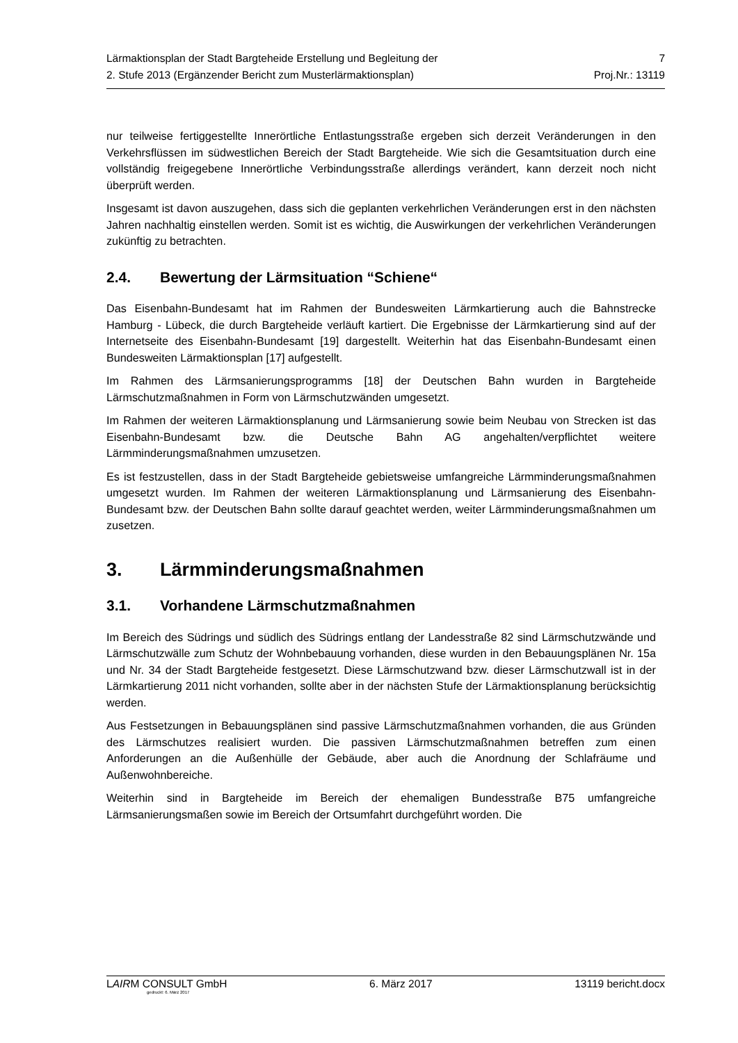Lärmaktionsplan der Stadt Bargteheide Erstellung und Begleitung der 7
2. Stufe 2013 (Ergänzender Bericht zum Musterlärmaktionsplan) Proj.Nr.: 13119
nur teilweise fertiggestellte Innerörtliche Entlastungsstraße ergeben sich derzeit Veränderungen in den Verkehrsflüssen im südwestlichen Bereich der Stadt Bargteheide. Wie sich die Gesamtsituation durch eine vollständig freigegebene Innerörtliche Verbindungsstraße allerdings verändert, kann derzeit noch nicht überprüft werden.
Insgesamt ist davon auszugehen, dass sich die geplanten verkehrlichen Veränderungen erst in den nächsten Jahren nachhaltig einstellen werden. Somit ist es wichtig, die Auswirkungen der verkehrlichen Veränderungen zukünftig zu betrachten.
2.4. Bewertung der Lärmsituation “Schiene“
Das Eisenbahn-Bundesamt hat im Rahmen der Bundesweiten Lärmkartierung auch die Bahnstrecke Hamburg - Lübeck, die durch Bargteheide verläuft kartiert. Die Ergebnisse der Lärmkartierung sind auf der Internetseite des Eisenbahn-Bundesamt [19] dargestellt. Weiterhin hat das Eisenbahn-Bundesamt einen Bundesweiten Lärmaktionsplan [17] aufgestellt.
Im Rahmen des Lärmsanierungsprogramms [18] der Deutschen Bahn wurden in Bargteheide Lärmschutzmaßnahmen in Form von Lärmschutzwänden umgesetzt.
Im Rahmen der weiteren Lärmaktionsplanung und Lärmsanierung sowie beim Neubau von Strecken ist das Eisenbahn-Bundesamt bzw. die Deutsche Bahn AG angehalten/verpflichtet weitere Lärmminderungsmaßnahmen umzusetzen.
Es ist festzustellen, dass in der Stadt Bargteheide gebietsweise umfangreiche Lärmminderungsmaßnahmen umgesetzt wurden. Im Rahmen der weiteren Lärmaktionsplanung und Lärmsanierung des Eisenbahn-Bundesamt bzw. der Deutschen Bahn sollte darauf geachtet werden, weiter Lärmminderungsmaßnahmen um zusetzen.
3. Lärmminderungsmaßnahmen
3.1. Vorhandene Lärmschutzmaßnahmen
Im Bereich des Südrings und südlich des Südrings entlang der Landesstraße 82 sind Lärmschutzwände und Lärmschutzwälle zum Schutz der Wohnbebauung vorhanden, diese wurden in den Bebauungsplänen Nr. 15a und Nr. 34 der Stadt Bargteheide festgesetzt. Diese Lärmschutzwand bzw. dieser Lärmschutzwall ist in der Lärmkartierung 2011 nicht vorhanden, sollte aber in der nächsten Stufe der Lärmaktionsplanung berücksichtig werden.
Aus Festsetzungen in Bebauungsplänen sind passive Lärmschutzmaßnahmen vorhanden, die aus Gründen des Lärmschutzes realisiert wurden. Die passiven Lärmschutzmaßnahmen betreffen zum einen Anforderungen an die Außenhülle der Gebäude, aber auch die Anordnung der Schlafräume und Außenwohnbereiche.
Weiterhin sind in Bargteheide im Bereich der ehemaligen Bundesstraße B75 umfangreiche Lärmsanierungsmaßen sowie im Bereich der Ortsumfahrt durchgeführt worden. Die
LAIRM CONSULT GmbH 6. März 2017 13119 bericht.docx
gedruckt: 6. März 2017